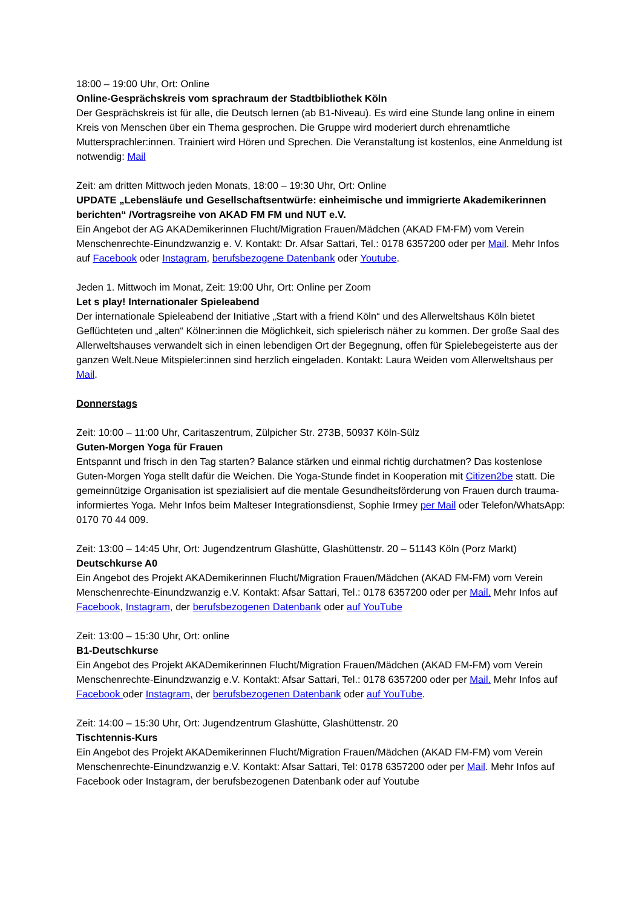18:00 – 19:00 Uhr, Ort: Online
Online-Gesprächskreis vom sprachraum der Stadtbibliothek Köln
Der Gesprächskreis ist für alle, die Deutsch lernen (ab B1-Niveau). Es wird eine Stunde lang online in einem Kreis von Menschen über ein Thema gesprochen. Die Gruppe wird moderiert durch ehrenamtliche Muttersprachler:innen. Trainiert wird Hören und Sprechen. Die Veranstaltung ist kostenlos, eine Anmeldung ist notwendig: Mail
Zeit: am dritten Mittwoch jeden Monats, 18:00 – 19:30 Uhr, Ort: Online
UPDATE „Lebensläufe und Gesellschaftsentwürfe: einheimische und immigrierte Akademikerinnen berichten“ /Vortragsreihe von AKAD FM FM und NUT e.V.
Ein Angebot der AG AKADemikerinnen Flucht/Migration Frauen/Mädchen (AKAD FM-FM) vom Verein Menschenrechte-Einundzwanzig e. V. Kontakt: Dr. Afsar Sattari, Tel.: 0178 6357200 oder per Mail. Mehr Infos auf Facebook oder Instagram, berufsbezogene Datenbank oder Youtube.
Jeden 1. Mittwoch im Monat, Zeit: 19:00 Uhr, Ort: Online per Zoom
Let s play! Internationaler Spieleabend
Der internationale Spieleabend der Initiative „Start with a friend Köln“ und des Allerweltshaus Köln bietet Geflüchteten und „alten“ Kölner:innen die Möglichkeit, sich spielerisch näher zu kommen. Der große Saal des Allerweltshauses verwandelt sich in einen lebendigen Ort der Begegnung, offen für Spielebegeisterte aus der ganzen Welt.Neue Mitspieler:innen sind herzlich eingeladen. Kontakt: Laura Weiden vom Allerweltshaus per Mail.
Donnerstags
Zeit: 10:00 – 11:00 Uhr, Caritaszentrum, Zülpicher Str. 273B, 50937 Köln-Sülz
Guten-Morgen Yoga für Frauen
Entspannt und frisch in den Tag starten? Balance stärken und einmal richtig durchatmen? Das kostenlose Guten-Morgen Yoga stellt dafür die Weichen. Die Yoga-Stunde findet in Kooperation mit Citizen2be statt. Die gemeinnützige Organisation ist spezialisiert auf die mentale Gesundheitsförderung von Frauen durch trauma-informiertes Yoga. Mehr Infos beim Malteser Integrationsdienst, Sophie Irmey per Mail oder Telefon/WhatsApp: 0170 70 44 009.
Zeit: 13:00 – 14:45 Uhr, Ort: Jugendzentrum Glashütte, Glashüttenstr. 20 – 51143 Köln (Porz Markt)
Deutschkurse A0
Ein Angebot des Projekt AKADemikerinnen Flucht/Migration Frauen/Mädchen (AKAD FM-FM) vom Verein Menschenrechte-Einundzwanzig e.V. Kontakt: Afsar Sattari, Tel.: 0178 6357200 oder per Mail. Mehr Infos auf Facebook, Instagram, der berufsbezogenen Datenbank oder auf YouTube
Zeit: 13:00 – 15:30 Uhr, Ort: online
B1-Deutschkurse
Ein Angebot des Projekt AKADemikerinnen Flucht/Migration Frauen/Mädchen (AKAD FM-FM) vom Verein Menschenrechte-Einundzwanzig e.V. Kontakt: Afsar Sattari, Tel.: 0178 6357200 oder per Mail. Mehr Infos auf Facebook oder Instagram, der berufsbezogenen Datenbank oder auf YouTube.
Zeit: 14:00 – 15:30 Uhr, Ort: Jugendzentrum Glashütte, Glashüttenstr. 20
Tischtennis-Kurs
Ein Angebot des Projekt AKADemikerinnen Flucht/Migration Frauen/Mädchen (AKAD FM-FM) vom Verein Menschenrechte-Einundzwanzig e.V. Kontakt: Afsar Sattari, Tel: 0178 6357200 oder per Mail. Mehr Infos auf Facebook oder Instagram, der berufsbezogenen Datenbank oder auf Youtube